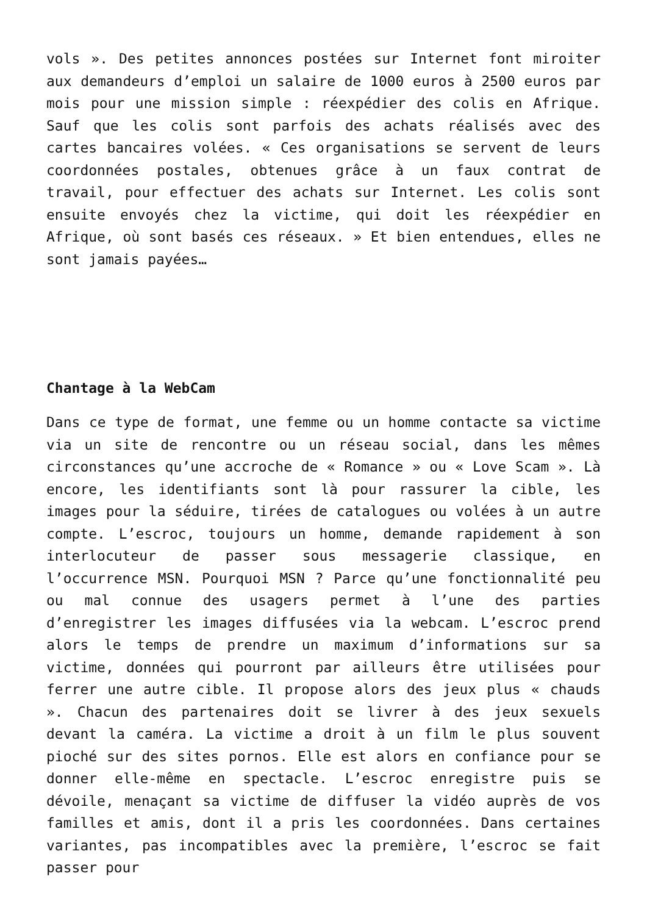vols ». Des petites annonces postées sur Internet font miroiter aux demandeurs d’emploi un salaire de 1000 euros à 2500 euros par mois pour une mission simple : réexpédier des colis en Afrique. Sauf que les colis sont parfois des achats réalisés avec des cartes bancaires volées. « Ces organisations se servent de leurs coordonnées postales, obtenues grâce à un faux contrat de travail, pour effectuer des achats sur Internet. Les colis sont ensuite envoyés chez la victime, qui doit les réexpédier en Afrique, où sont basés ces réseaux. » Et bien entendues, elles ne sont jamais payées…
Chantage à la WebCam
Dans ce type de format, une femme ou un homme contacte sa victime via un site de rencontre ou un réseau social, dans les mêmes circonstances qu’une accroche de « Romance » ou « Love Scam ». Là encore, les identifiants sont là pour rassurer la cible, les images pour la séduire, tirées de catalogues ou volées à un autre compte. L’escroc, toujours un homme, demande rapidement à son interlocuteur de passer sous messagerie classique, en l’occurrence MSN. Pourquoi MSN ? Parce qu’une fonctionnalité peu ou mal connue des usagers permet à l’une des parties d’enregistrer les images diffusées via la webcam. L’escroc prend alors le temps de prendre un maximum d’informations sur sa victime, données qui pourront par ailleurs être utilisées pour ferrer une autre cible. Il propose alors des jeux plus « chauds ». Chacun des partenaires doit se livrer à des jeux sexuels devant la caméra. La victime a droit à un film le plus souvent pioché sur des sites pornos. Elle est alors en confiance pour se donner elle-même en spectacle. L’escroc enregistre puis se dévoile, menaçant sa victime de diffuser la vidéo auprès de vos familles et amis, dont il a pris les coordonnées. Dans certaines variantes, pas incompatibles avec la première, l’escroc se fait passer pour